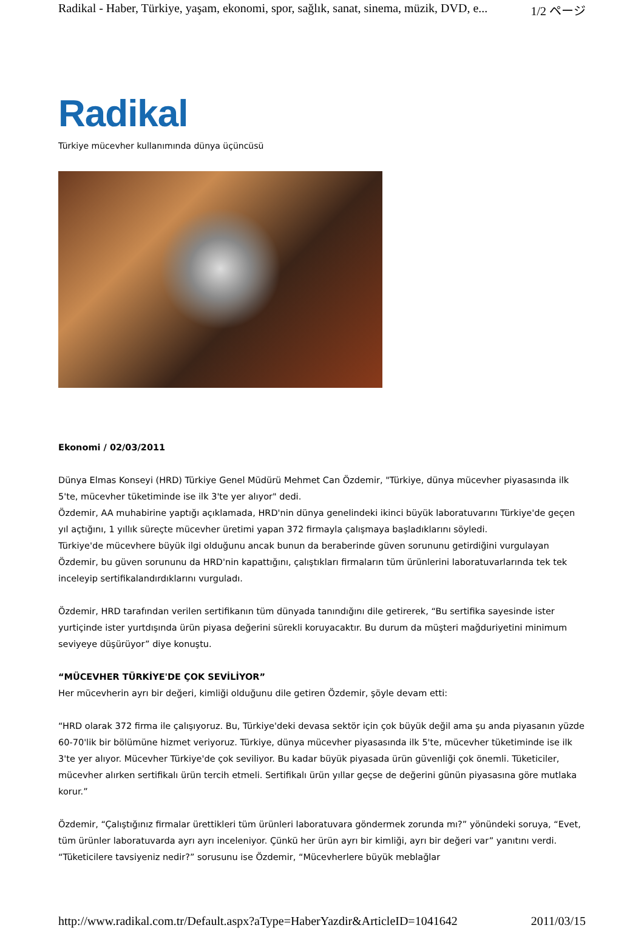Radikal - Haber, Türkiye, yaşam, ekonomi, spor, sağlık, sanat, sinema, müzik, DVD, e... 1/2 ページ
Radikal
Türkiye mücevher kullanımında dünya üçüncüsü
Ekonomi / 02/03/2011
Dünya Elmas Konseyi (HRD) Türkiye Genel Müdürü Mehmet Can Özdemir, "Türkiye, dünya mücevher piyasasında ilk 5'te, mücevher tüketiminde ise ilk 3'te yer alıyor" dedi.
Özdemir, AA muhabirine yaptığı açıklamada, HRD'nin dünya genelindeki ikinci büyük laboratuvarını Türkiye'de geçen yıl açtığını, 1 yıllık süreçte mücevher üretimi yapan 372 firmayla çalışmaya başladıklarını söyledi.
Türkiye'de mücevhere büyük ilgi olduğunu ancak bunun da beraberinde güven sorununu getirdiğini vurgulayan Özdemir, bu güven sorununu da HRD'nin kapattığını, çalıştıkları firmaların tüm ürünlerini laboratuvarlarında tek tek inceleyip sertifikalandırdıklarını vurguladı.
Özdemir, HRD tarafından verilen sertifikanın tüm dünyada tanındığını dile getirerek, “Bu sertifika sayesinde ister yurtiçinde ister yurtdışında ürün piyasa değerini sürekli koruyacaktır. Bu durum da müşteri mağduriyetini minimum seviyeye düşürüyor” diye konuştu.
“MÜCEVHER TÜRKİYE'DE ÇOK SEVİLİYOR”
Her mücevherin ayrı bir değeri, kimliği olduğunu dile getiren Özdemir, şöyle devam etti:
“HRD olarak 372 firma ile çalışıyoruz. Bu, Türkiye'deki devasa sektör için çok büyük değil ama şu anda piyasanın yüzde 60-70'lik bir bölümüne hizmet veriyoruz. Türkiye, dünya mücevher piyasasında ilk 5'te, mücevher tüketiminde ise ilk 3'te yer alıyor. Mücevher Türkiye'de çok seviliyor. Bu kadar büyük piyasada ürün güvenliği çok önemli. Tüketiciler, mücevher alırken sertifikalı ürün tercih etmeli. Sertifikalı ürün yıllar geçse de değerini günün piyasasına göre mutlaka korur.”
Özdemir, “Çalıştığınız firmalar ürettikleri tüm ürünleri laboratuvara göndermek zorunda mı?” yönündeki soruya, “Evet, tüm ürünler laboratuvarda ayrı ayrı inceleniyor. Çünkü her ürün ayrı bir kimliği, ayrı bir değeri var” yanıtını verdi. “Tüketicilere tavsiyeniz nedir?” sorusunu ise Özdemir, “Mücevherlere büyük meblağlar
http://www.radikal.com.tr/Default.aspx?aType=HaberYazdir&ArticleID=1041642 2011/03/15